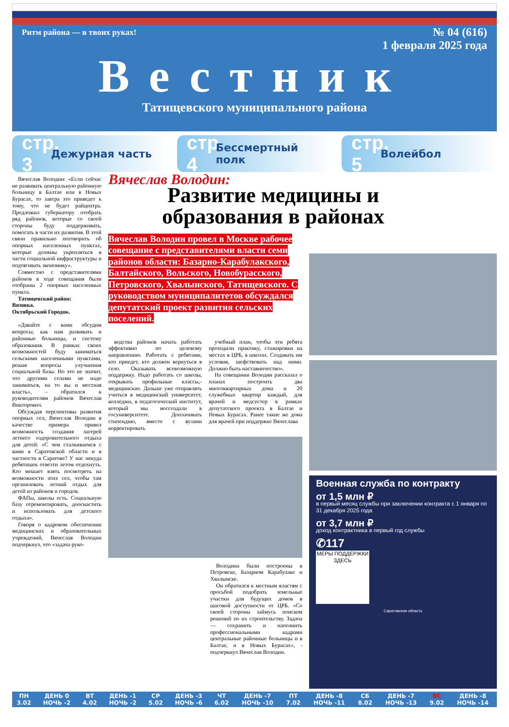№ 04 (616)
1 февраля 2025 года
Ритм района — в твоих руках!
Вестник
Татищевского муниципального района
стр. 3 Дежурная часть
стр. 4 Бессмертный полк
стр. 5 Волейбол
Вячеслав Володин: «Если сейчас не развивать центральную районную больницу в Балтае или в Новых Бурасах, то завтра это приведет к тому, что не будет райцентра. Предложил губернатору отобрать ряд районов, которые со своей стороны буду поддерживать, помогать в части их развития. В этой связи правильно поговорить об опорных населенных пунктах, которые должны укрепляться в части социальной инфраструктуры и подтягивать экономику».
Совместно с представителями районов в ходе совещания были отобраны 2 опорных населенных пункта.
Татищевский район:
Вязовка.
Октябрьский Городок.
«Давайте с вами обсудим вопросы, как нам развивать и районные больницы, и систему образования. В рамках своих возможностей буду заниматься сельскими населенными пунктами, решая вопросы улучшения социальной базы. Но это не значит, что другими селами не надо заниматься, на то вы и местная власть», - обратился к руководителям районов Вячеслав Викторович.
Обсуждая перспективы развития опорных сел, Вячеслав Володин в качестве примера привел возможность создания лагерей летнего оздоровительного отдыха для детей: «С чем сталкиваемся с вами в Саратовской области и в частности в Саратове? У нас некуда ребятишек отвезти летом отдохнуть. Кто мешает взять посмотреть на возможности этих сел, чтобы там организовать летний отдых для детей из районов и городов.
ФАПы, школы есть. Социальную базу отремонтировать, дооснастить и использовать для детского отдыха».
Говоря о кадровом обеспечении медицинских и образовательных учреждений, Вячеслав Володин подчеркнул, что «задача руко-
Вячеслав Володин:
Развитие медицины и образования в районах
Вячеслав Володин провел в Москве рабочее совещание с представителями власти семи районов области: Базарно-Карабулакского, Балтайского, Вольского, Новобурасского, Петровского, Хвалынского, Татищевского. С руководством муниципалитетов обсуждался депутатский проект развития сельских поселений.
водства районов начать работать эффективно по целевому направлению. Работать с ребятами, кто приедет, кто должен вернуться в село. Оказывать всевозможную поддержку. Надо работать со школы, открывать профильные классы,- медицинские. Дальше уже отправлять учиться в медицинский университет, колледжи, в педагогический институт, который мы воссоздали в госуниверситете. Доплачивать стипендию, вместе с вузами корректировать
учебный план, чтобы эти ребята проходили практику, стажировки на местах в ЦРБ, в школах. Создавать им условия, шефствовать над ними. Должно быть наставничество».
На совещании Володин рассказал о планах построить два многоквартирных дома н 20 служебных квартир каждый, для врачей и медсестер в рамках депутатского проекта в Балтае и Новых Бурасах. Ранее такие же дома для врачей при поддержке Вячеслава
Володина были построены в Петровске, Базарном Карабулаке и Хвалынске.
Он обратился к местным властям с просьбой подобрать земельные участки для будущих домов в шаговой доступности от ЦРБ. «Со своей стороны займусь поиском решений по их строительству. Задача — сохранить и наполнить профессиональными кадрами центральные районные больницы и в Балтае, и в Новых Бурасах», - подчеркнул Вячеслав Володин.
Военная служба по контракту
от 1,5 млн ₽
в первый месяц службы при заключении контракта с 1 января по 31 декабря 2025 года
от 3,7 млн ₽
доход контрактника в первый год службы
✆117
МЕРЫ ПОДДЕРЖКИ ЗДЕСЬ
Саратовская область
| ПН 3.02 | ДЕНЬ 0 НОЧЬ -2 | ВТ 4.02 | ДЕНЬ -1 НОЧЬ -2 | СР 5.02 | ДЕНЬ -3 НОЧЬ -6 | ЧТ 6.02 | ДЕНЬ -7 НОЧЬ -10 | ПТ 7.02 | ДЕНЬ -8 НОЧЬ -11 | СБ 8.02 | ДЕНЬ -7 НОЧЬ -13 | ВС 9.02 | ДЕНЬ -8 НОЧЬ -14 |